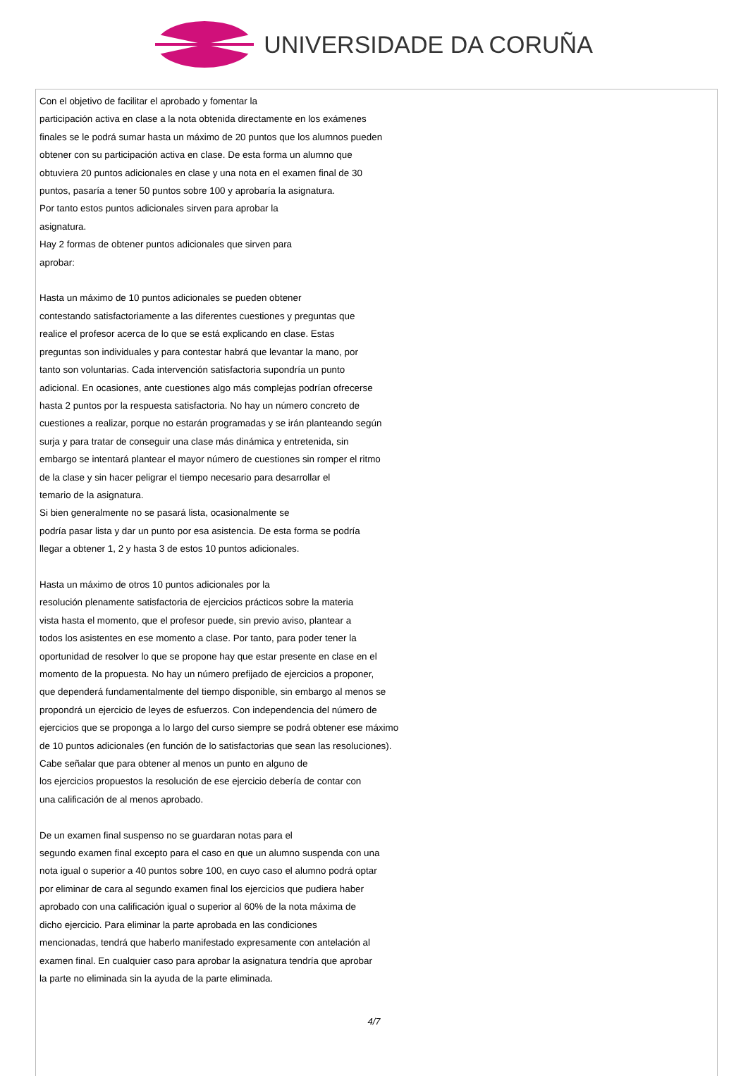UNIVERSIDADE DA CORUÑA
Con el objetivo de facilitar el aprobado y fomentar la
participación activa en clase a la nota obtenida directamente en los exámenes
finales se le podrá sumar hasta un máximo de 20 puntos que los alumnos pueden
obtener con su participación activa en clase. De esta forma un alumno que
obtuviera 20 puntos adicionales en clase y una nota en el examen final de 30
puntos, pasaría a tener 50 puntos sobre 100 y aprobaría la asignatura.
Por tanto estos puntos adicionales sirven para aprobar la
asignatura.
Hay 2 formas de obtener puntos adicionales que sirven para
aprobar:
Hasta un máximo de 10 puntos adicionales se pueden obtener
contestando satisfactoriamente a las diferentes cuestiones y preguntas que
realice el profesor acerca de lo que se está explicando en clase. Estas
preguntas son individuales y para contestar habrá que levantar la mano, por
tanto son voluntarias. Cada intervención satisfactoria supondría un punto
adicional. En ocasiones, ante cuestiones algo más complejas podrían ofrecerse
hasta 2 puntos por la respuesta satisfactoria. No hay un número concreto de
cuestiones a realizar, porque no estarán programadas y se irán planteando según
surja y para tratar de conseguir una clase más dinámica y entretenida, sin
embargo se intentará plantear el mayor número de cuestiones sin romper el ritmo
de la clase y sin hacer peligrar el tiempo necesario para desarrollar el
temario de la asignatura.
Si bien generalmente no se pasará lista, ocasionalmente se
podría pasar lista y dar un punto por esa asistencia. De esta forma se podría
llegar a obtener 1, 2 y hasta 3 de estos 10 puntos adicionales.
Hasta un máximo de otros 10 puntos adicionales por la
resolución plenamente satisfactoria de ejercicios prácticos sobre la materia
vista hasta el momento, que el profesor puede, sin previo aviso, plantear a
todos los asistentes en ese momento a clase. Por tanto, para poder tener la
oportunidad de resolver lo que se propone hay que estar presente en clase en el
momento de la propuesta. No hay un número prefijado de ejercicios a proponer,
que dependerá fundamentalmente del tiempo disponible, sin embargo al menos se
propondrá un ejercicio de leyes de esfuerzos. Con independencia del número de
ejercicios que se proponga a lo largo del curso siempre se podrá obtener ese máximo
de 10 puntos adicionales (en función de lo satisfactorias que sean las resoluciones).
Cabe señalar que para obtener al menos un punto en alguno de
los ejercicios propuestos la resolución de ese ejercicio debería de contar con
una calificación de al menos aprobado.
De un examen final suspenso no se guardaran notas para el
segundo examen final excepto para el caso en que un alumno suspenda con una
nota igual o superior a 40 puntos sobre 100, en cuyo caso el alumno podrá optar
por eliminar de cara al segundo examen final los ejercicios que pudiera haber
aprobado con una calificación igual o superior al 60% de la nota máxima de
dicho ejercicio. Para eliminar la parte aprobada en las condiciones
mencionadas, tendrá que haberlo manifestado expresamente con antelación al
examen final. En cualquier caso para aprobar la asignatura tendría que aprobar
la parte no eliminada sin la ayuda de la parte eliminada.
4/7